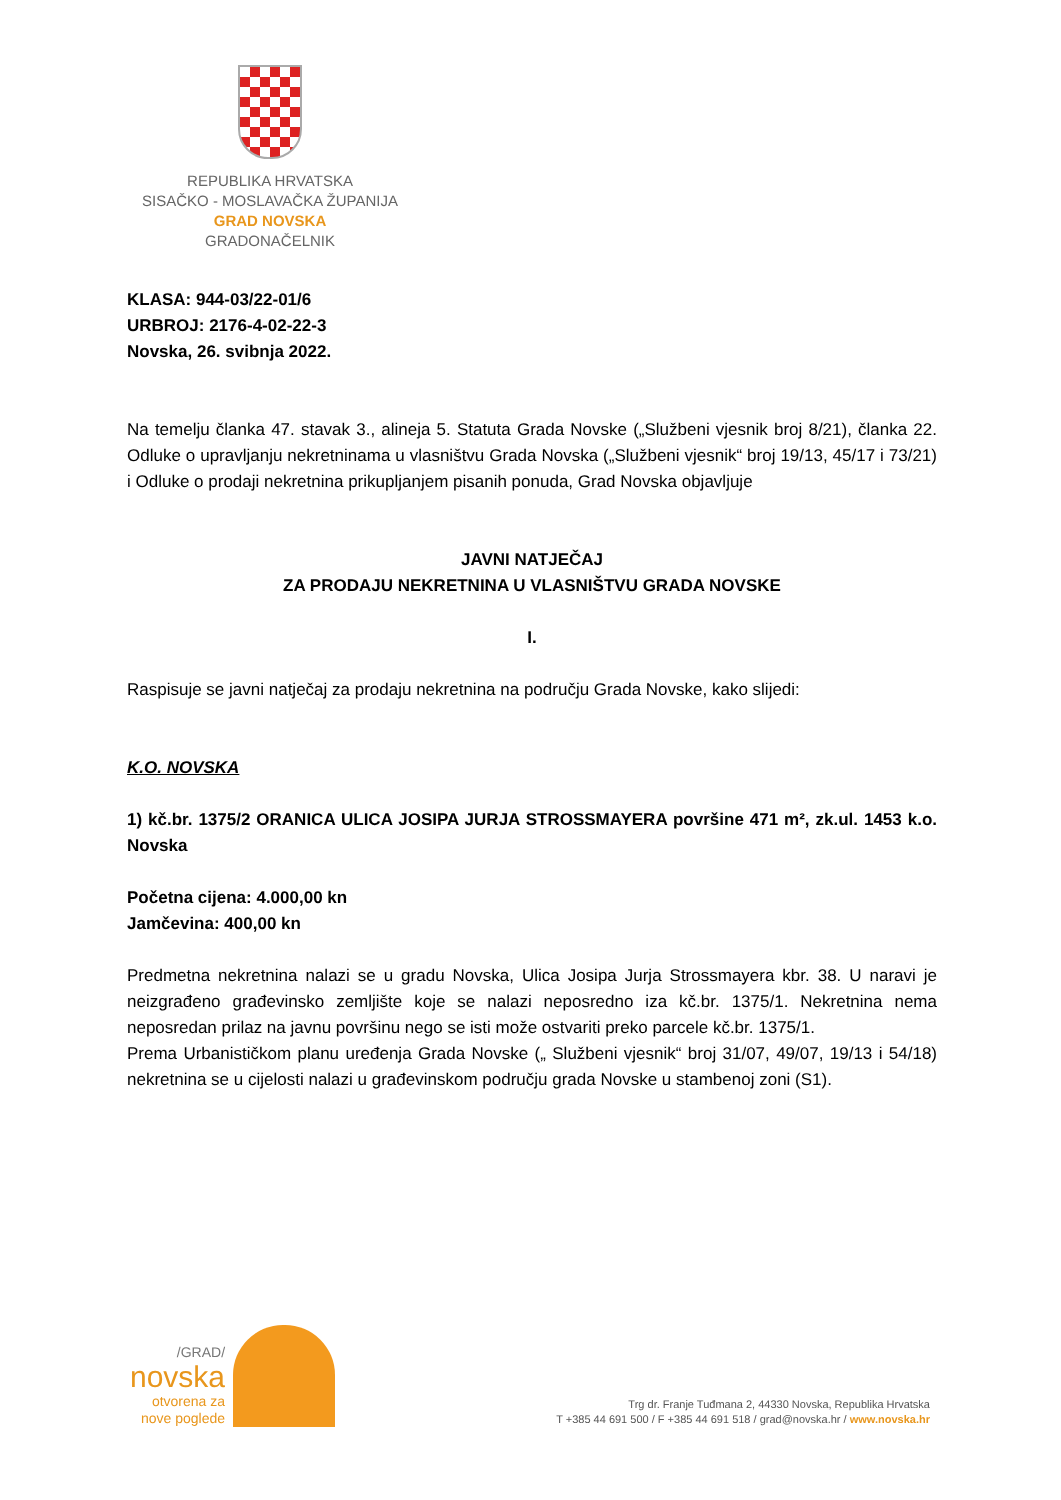REPUBLIKA HRVATSKA
SISAČKO - MOSLAVAČKA ŽUPANIJA
GRAD NOVSKA
GRADONAČELNIK
KLASA: 944-03/22-01/6
URBROJ: 2176-4-02-22-3
Novska, 26. svibnja 2022.
Na temelju članka 47. stavak 3., alineja 5. Statuta Grada Novske („Službeni vjesnik broj 8/21), članka 22. Odluke o upravljanju nekretninama u vlasništvu Grada Novska („Službeni vjesnik“ broj 19/13, 45/17 i 73/21) i Odluke o prodaji nekretnina prikupljanjem pisanih ponuda, Grad Novska objavljuje
JAVNI NATJEČAJ
ZA PRODAJU NEKRETNINA U VLASNIŠTVU GRADA NOVSKE
I.
Raspisuje se javni natječaj za prodaju nekretnina na području Grada Novske, kako slijedi:
K.O. NOVSKA
1) kč.br. 1375/2 ORANICA ULICA JOSIPA JURJA STROSSMAYERA površine 471 m², zk.ul. 1453 k.o. Novska
Početna cijena: 4.000,00 kn
Jamčevina: 400,00 kn
Predmetna nekretnina nalazi se u gradu Novska, Ulica Josipa Jurja Strossmayera kbr. 38. U naravi je neizgrađeno građevinsko zemljište koje se nalazi neposredno iza kč.br. 1375/1. Nekretnina nema neposredan prilaz na javnu površinu nego se isti može ostvariti preko parcele kč.br. 1375/1.
Prema Urbanističkom planu uređenja Grada Novske („ Službeni vjesnik“ broj 31/07, 49/07, 19/13 i 54/18) nekretnina se u cijelosti nalazi u građevinskom području grada Novske u stambenoj zoni (S1).
/GRAD/
novska
otvorena za
nove poglede
Trg dr. Franje Tuđmana 2, 44330 Novska, Republika Hrvatska
T +385 44 691 500 / F +385 44 691 518 / grad@novska.hr / www.novska.hr